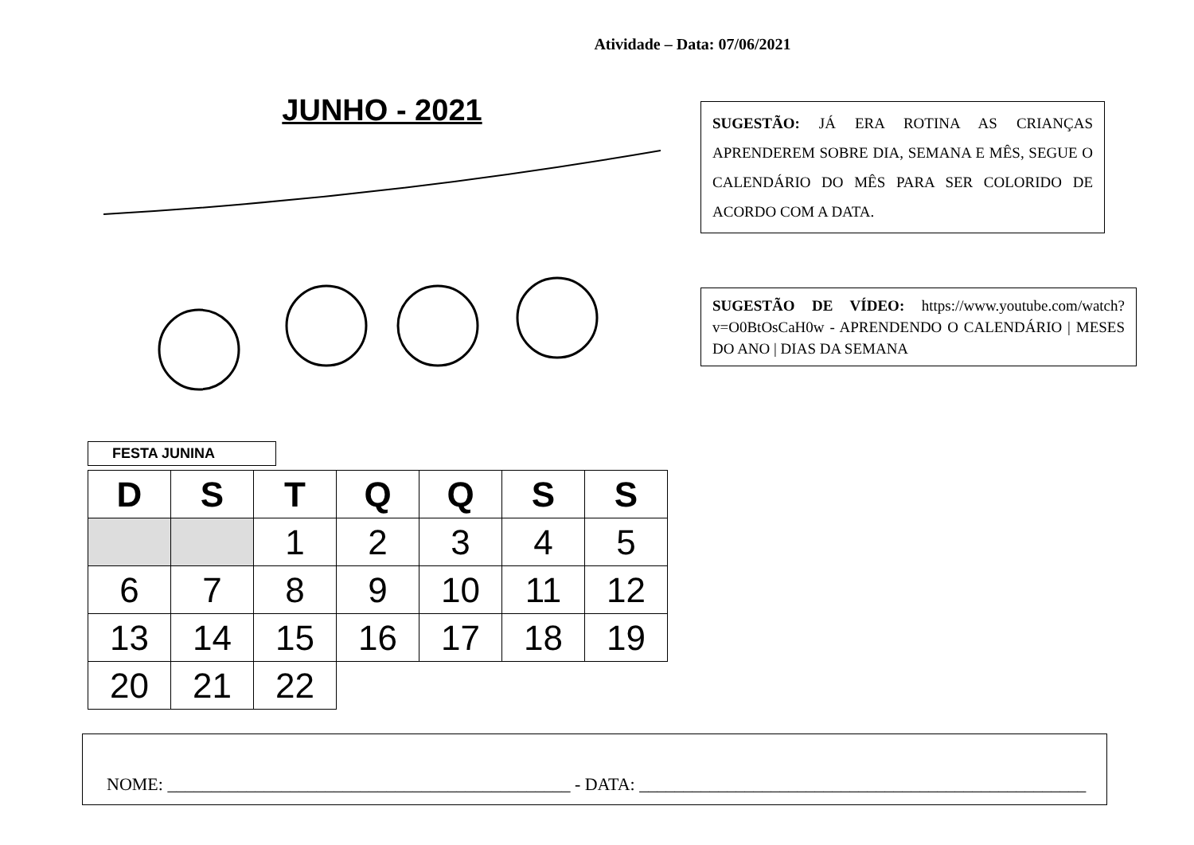Atividade – Data: 07/06/2021
JUNHO - 2021
FESTA JUNINA
| D | S | T | Q | Q | S | S |
| --- | --- | --- | --- | --- | --- | --- |
| | | 1 | 2 | 3 | 4 | 5 |
| 6 | 7 | 8 | 9 | 10 | 11 | 12 |
| 13 | 14 | 15 | 16 | 17 | 18 | 19 |
| 20 | 21 | 22 | | | | |
SUGESTÃO: JÁ ERA ROTINA AS CRIANÇAS APRENDEREM SOBRE DIA, SEMANA E MÊS, SEGUE O CALENDÁRIO DO MÊS PARA SER COLORIDO DE ACORDO COM A DATA.
SUGESTÃO DE VÍDEO: https://www.youtube.com/watch?v=O0BtOsCaH0w - APRENDENDO O CALENDÁRIO | MESES DO ANO | DIAS DA SEMANA
NOME: ______________________________________________ - DATA: ___________________________________________________